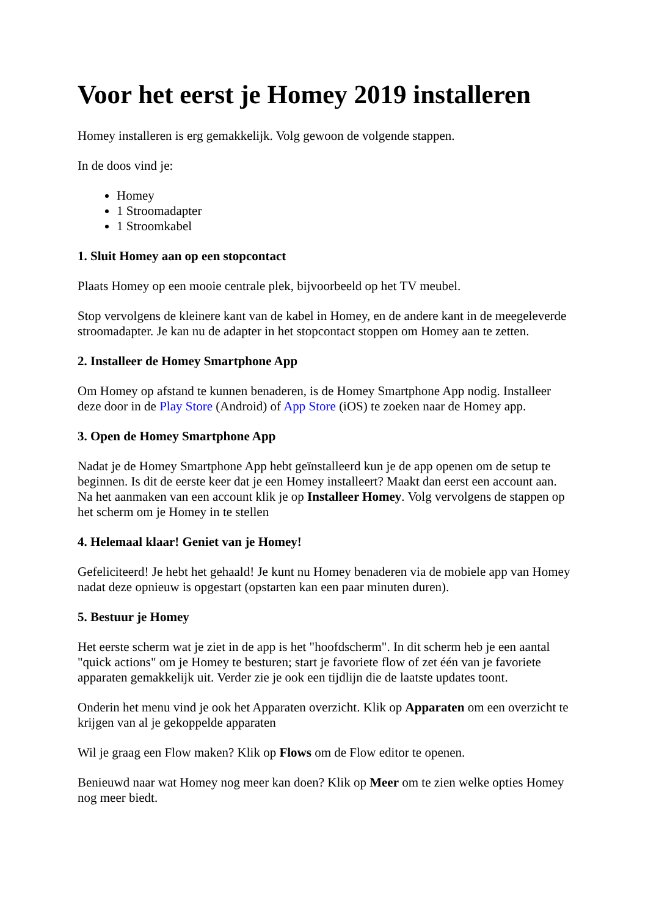Voor het eerst je Homey 2019 installeren
Homey installeren is erg gemakkelijk. Volg gewoon de volgende stappen.
In de doos vind je:
Homey
1 Stroomadapter
1 Stroomkabel
1. Sluit Homey aan op een stopcontact
Plaats Homey op een mooie centrale plek, bijvoorbeeld op het TV meubel.
Stop vervolgens de kleinere kant van de kabel in Homey, en de andere kant in de meegeleverde stroomadapter. Je kan nu de adapter in het stopcontact stoppen om Homey aan te zetten.
2. Installeer de Homey Smartphone App
Om Homey op afstand te kunnen benaderen, is de Homey Smartphone App nodig. Installeer deze door in de Play Store (Android) of App Store (iOS) te zoeken naar de Homey app.
3. Open de Homey Smartphone App
Nadat je de Homey Smartphone App hebt geïnstalleerd kun je de app openen om de setup te beginnen. Is dit de eerste keer dat je een Homey installeert? Maakt dan eerst een account aan. Na het aanmaken van een account klik je op Installeer Homey. Volg vervolgens de stappen op het scherm om je Homey in te stellen
4. Helemaal klaar! Geniet van je Homey!
Gefeliciteerd! Je hebt het gehaald! Je kunt nu Homey benaderen via de mobiele app van Homey nadat deze opnieuw is opgestart (opstarten kan een paar minuten duren).
5. Bestuur je Homey
Het eerste scherm wat je ziet in de app is het "hoofdscherm". In dit scherm heb je een aantal "quick actions" om je Homey te besturen; start je favoriete flow of zet één van je favoriete apparaten gemakkelijk uit. Verder zie je ook een tijdlijn die de laatste updates toont.
Onderin het menu vind je ook het Apparaten overzicht. Klik op Apparaten om een overzicht te krijgen van al je gekoppelde apparaten
Wil je graag een Flow maken? Klik op Flows om de Flow editor te openen.
Benieuwd naar wat Homey nog meer kan doen? Klik op Meer om te zien welke opties Homey nog meer biedt.